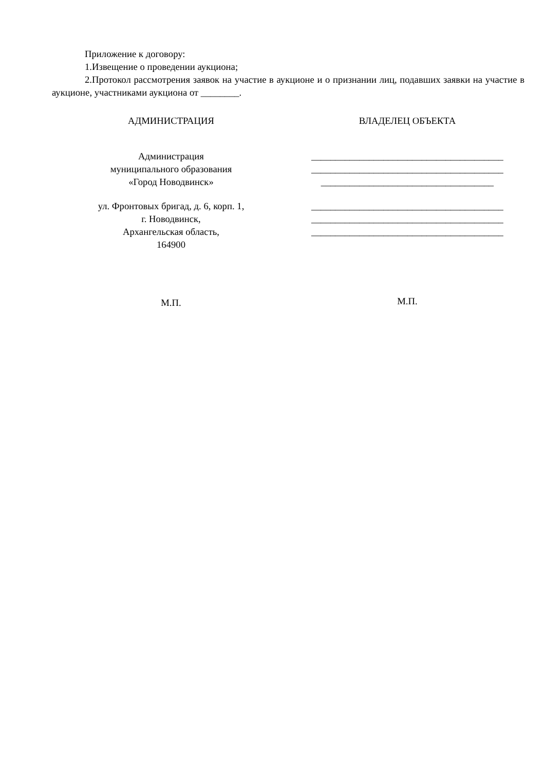Приложение к договору:
1.Извещение о проведении аукциона;
2.Протокол рассмотрения заявок на участие в аукционе и о признании лиц, подавших заявки на участие в аукционе, участниками аукциона от ________.
АДМИНИСТРАЦИЯ
Администрация
муниципального образования
«Город Новодвинск»
ул. Фронтовых бригад, д. 6, корп. 1,
г. Новодвинск,
Архангельская область,
164900
М.П.
ВЛАДЕЛЕЦ ОБЪЕКТА
________________________________________
________________________________________
____________________________________
________________________________________
________________________________________
________________________________________
М.П.